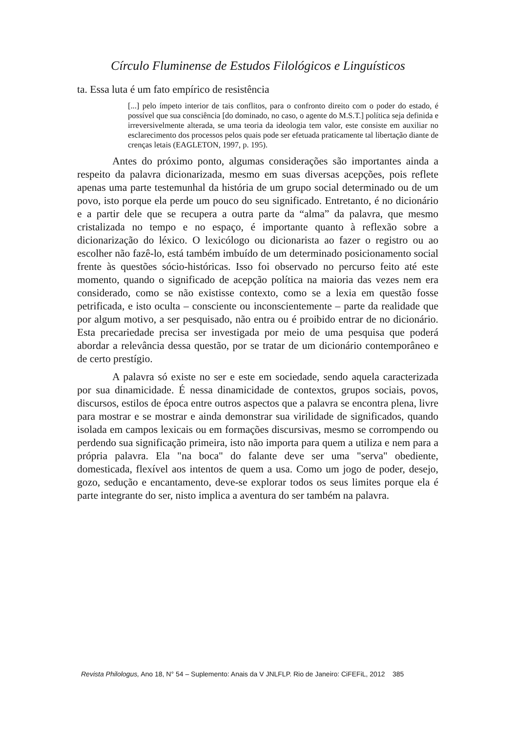Círculo Fluminense de Estudos Filológicos e Linguísticos
ta. Essa luta é um fato empírico de resistência
[...] pelo ímpeto interior de tais conflitos, para o confronto direito com o poder do estado, é possível que sua consciência [do dominado, no caso, o agente do M.S.T.] política seja definida e irreversivelmente alterada, se uma teoria da ideologia tem valor, este consiste em auxiliar no esclarecimento dos processos pelos quais pode ser efetuada praticamente tal libertação diante de crenças letais (EAGLETON, 1997, p. 195).
Antes do próximo ponto, algumas considerações são importantes ainda a respeito da palavra dicionarizada, mesmo em suas diversas acepções, pois reflete apenas uma parte testemunhal da história de um grupo social determinado ou de um povo, isto porque ela perde um pouco do seu significado. Entretanto, é no dicionário e a partir dele que se recupera a outra parte da “alma” da palavra, que mesmo cristalizada no tempo e no espaço, é importante quanto à reflexão sobre a dicionarização do léxico. O lexicólogo ou dicionarista ao fazer o registro ou ao escolher não fazê-lo, está também imbuído de um determinado posicionamento social frente às questões sócio-históricas. Isso foi observado no percurso feito até este momento, quando o significado de acepção política na maioria das vezes nem era considerado, como se não existisse contexto, como se a lexia em questão fosse petrificada, e isto oculta – consciente ou inconscientemente – parte da realidade que por algum motivo, a ser pesquisado, não entra ou é proibido entrar de no dicionário. Esta precariedade precisa ser investigada por meio de uma pesquisa que poderá abordar a relevância dessa questão, por se tratar de um dicionário contemporâneo e de certo prestígio.
A palavra só existe no ser e este em sociedade, sendo aquela caracterizada por sua dinamicidade. É nessa dinamicidade de contextos, grupos sociais, povos, discursos, estilos de época entre outros aspectos que a palavra se encontra plena, livre para mostrar e se mostrar e ainda demonstrar sua virilidade de significados, quando isolada em campos lexicais ou em formações discursivas, mesmo se corrompendo ou perdendo sua significação primeira, isto não importa para quem a utiliza e nem para a própria palavra. Ela "na boca" do falante deve ser uma "serva" obediente, domesticada, flexível aos intentos de quem a usa. Como um jogo de poder, desejo, gozo, sedução e encantamento, deve-se explorar todos os seus limites porque ela é parte integrante do ser, nisto implica a aventura do ser também na palavra.
Revista Philologus, Ano 18, N° 54 – Suplemento: Anais da V JNLFLP. Rio de Janeiro: CiFEFiL, 2012 385